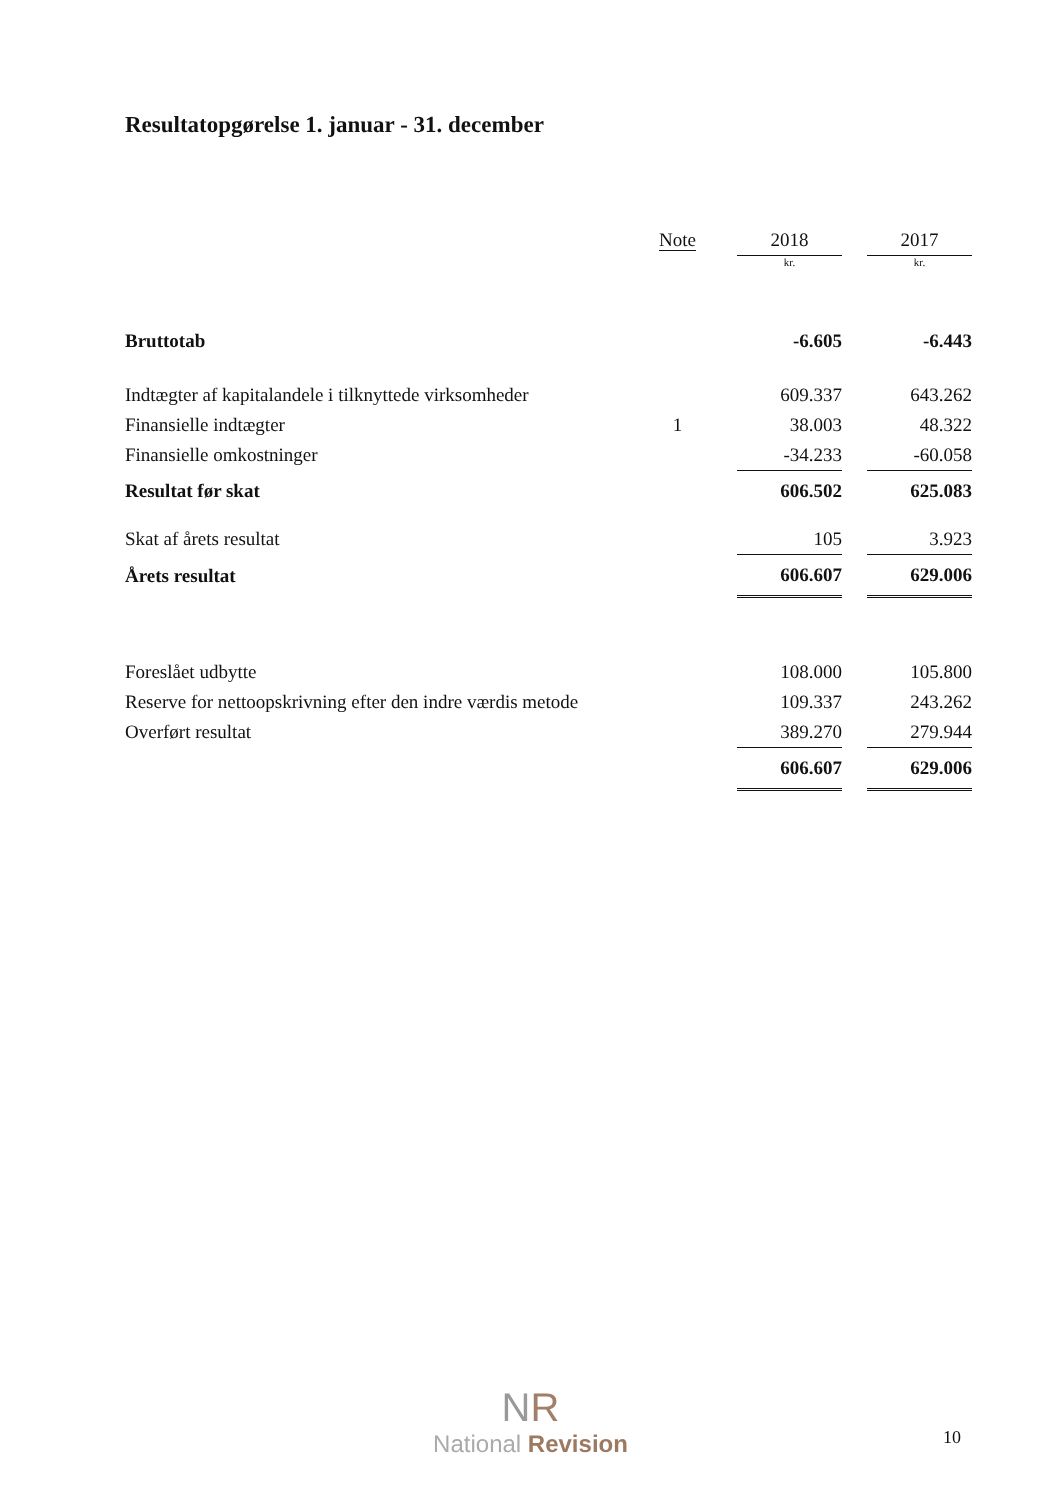Resultatopgørelse 1. januar - 31. december
| | Note | | 2018 | | 2017 |
| --- | --- | --- | --- | --- | --- |
| | | | kr. | | kr. |
| Bruttotab | | | -6.605 | | -6.443 |
| Indtægter af kapitalandele i tilknyttede virksomheder | | | 609.337 | | 643.262 |
| Finansielle indtægter | 1 | | 38.003 | | 48.322 |
| Finansielle omkostninger | | | -34.233 | | -60.058 |
| Resultat før skat | | | 606.502 | | 625.083 |
| Skat af årets resultat | | | 105 | | 3.923 |
| Årets resultat | | | 606.607 | | 629.006 |
| Foreslået udbytte | | | 108.000 | | 105.800 |
| Reserve for nettoopskrivning efter den indre værdis metode | | | 109.337 | | 243.262 |
| Overført resultat | | | 389.270 | | 279.944 |
| | | | 606.607 | | 629.006 |
NR
National Revision
10